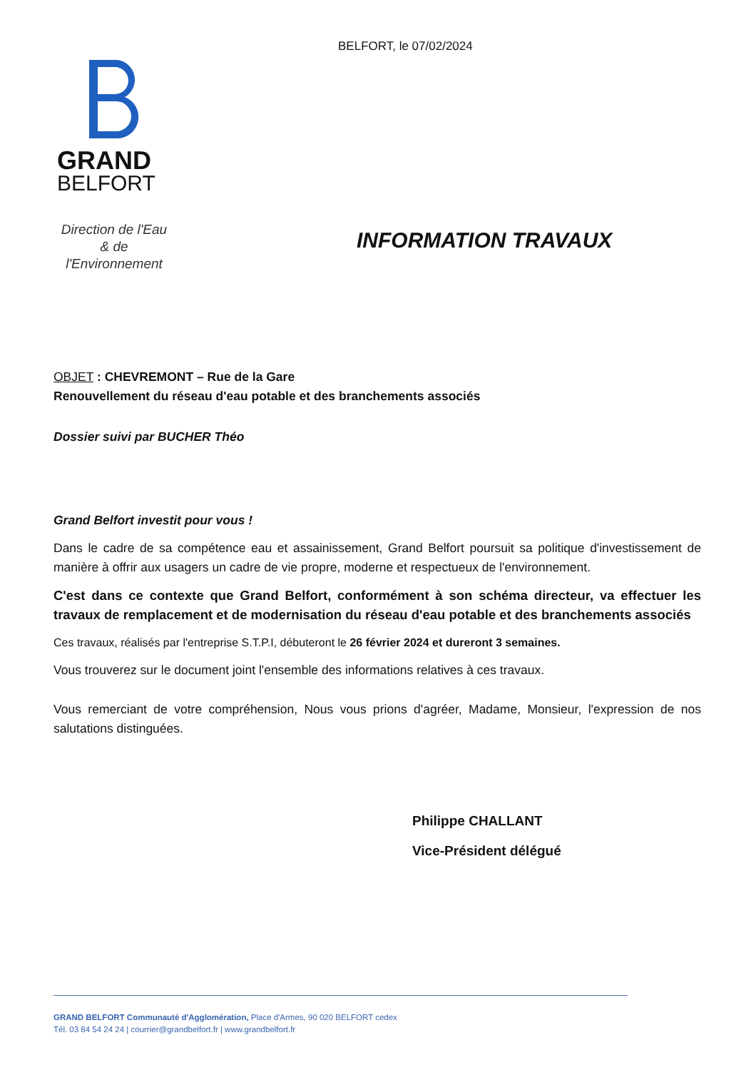BELFORT, le 07/02/2024
GRAND
BELFORT
Direction de l'Eau
& de
l'Environnement
INFORMATION TRAVAUX
OBJET : CHEVREMONT – Rue de la Gare
Renouvellement du réseau d'eau potable et des branchements associés
Dossier suivi par BUCHER Théo
Grand Belfort investit pour vous !
Dans le cadre de sa compétence eau et assainissement, Grand Belfort poursuit sa politique d'investissement de manière à offrir aux usagers un cadre de vie propre, moderne et respectueux de l'environnement.
C'est dans ce contexte que Grand Belfort, conformément à son schéma directeur, va effectuer les travaux de remplacement et de modernisation du réseau d'eau potable et des branchements associés
Ces travaux, réalisés par l'entreprise S.T.P.I, débuteront le 26 février 2024 et dureront 3 semaines.
Vous trouverez sur le document joint l'ensemble des informations relatives à ces travaux.
Vous remerciant de votre compréhension, Nous vous prions d'agréer, Madame, Monsieur, l'expression de nos salutations distinguées.
Philippe CHALLANT
Vice-Président délégué
GRAND BELFORT Communauté d'Agglomération, Place d'Armes, 90 020 BELFORT cedex
Tél. 03 84 54 24 24 | courrier@grandbelfort.fr | www.grandbelfort.fr